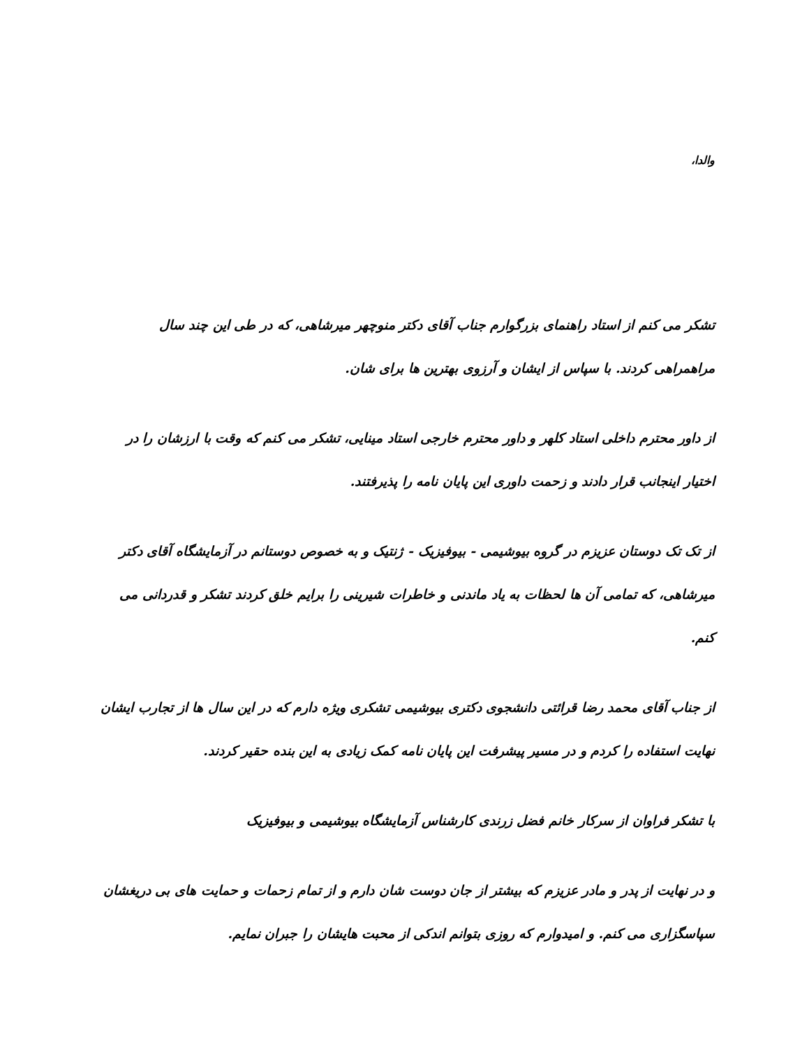والدا،
تشکر می کنم از استاد راهنمای بزرگوارم جناب آقای دکتر منوچهر میرشاهی، که در طی این چند سال مراهمراهی کردند. با سپاس از ایشان و آرزوی بهترین ها برای شان.
از داور محترم داخلی استاد کلهر و داور محترم خارجی استاد مینایی، تشکر می کنم که وقت با ارزشان را در اختیار اینجانب قرار دادند و زحمت داوری این پایان نامه را پذیرفتند.
از تک تک دوستان عزیزم در گروه بیوشیمی - بیوفیزیک - ژنتیک و به خصوص دوستانم در آزمایشگاه آقای دکتر میرشاهی، که تمامی آن ها لحظات به یاد ماندنی و خاطرات شیرینی را برایم خلق کردند تشکر و قدردانی می کنم.
از جناب آقای محمد رضا قرائتی دانشجوی دکتری بیوشیمی تشکری ویژه دارم که در این سال ها از تجارب ایشان نهایت استفاده را کردم و در مسیر پیشرفت این پایان نامه کمک زیادی به این بنده حقیر کردند.
با تشکر فراوان از سرکار خانم فضل زرندی کارشناس آزمایشگاه بیوشیمی و بیوفیزیک
و در نهایت از پدر و مادر عزیزم که بیشتر از جان دوست شان دارم و از تمام زحمات و حمایت های بی دریغشان سپاسگزاری می کنم. و امیدوارم که روزی بتوانم اندکی از محبت هایشان را جبران نمایم.